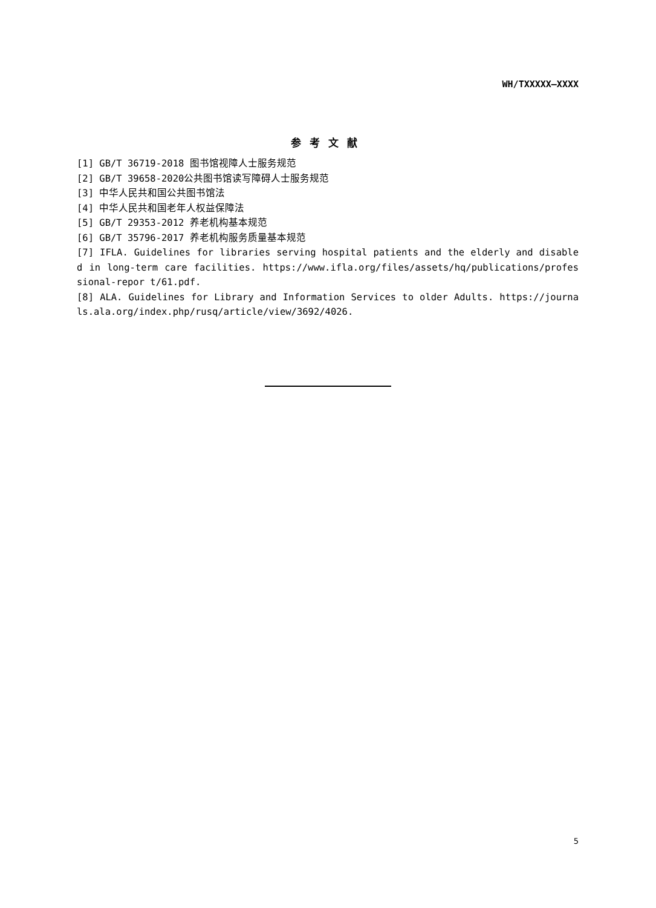WH/TXXXXX—XXXX
参考文献
[1] GB/T 36719-2018 图书馆视障人士服务规范
[2] GB/T 39658-2020公共图书馆读写障碍人士服务规范
[3] 中华人民共和国公共图书馆法
[4] 中华人民共和国老年人权益保障法
[5] GB/T 29353-2012 养老机构基本规范
[6] GB/T 35796-2017 养老机构服务质量基本规范
[7] IFLA. Guidelines for libraries serving hospital patients and the elderly and disabled in long-term care facilities. https://www.ifla.org/files/assets/hq/publications/professional-repor t/61.pdf.
[8] ALA. Guidelines for Library and Information Services to older Adults. https://journals.ala.org/index.php/rusq/article/view/3692/4026.
5